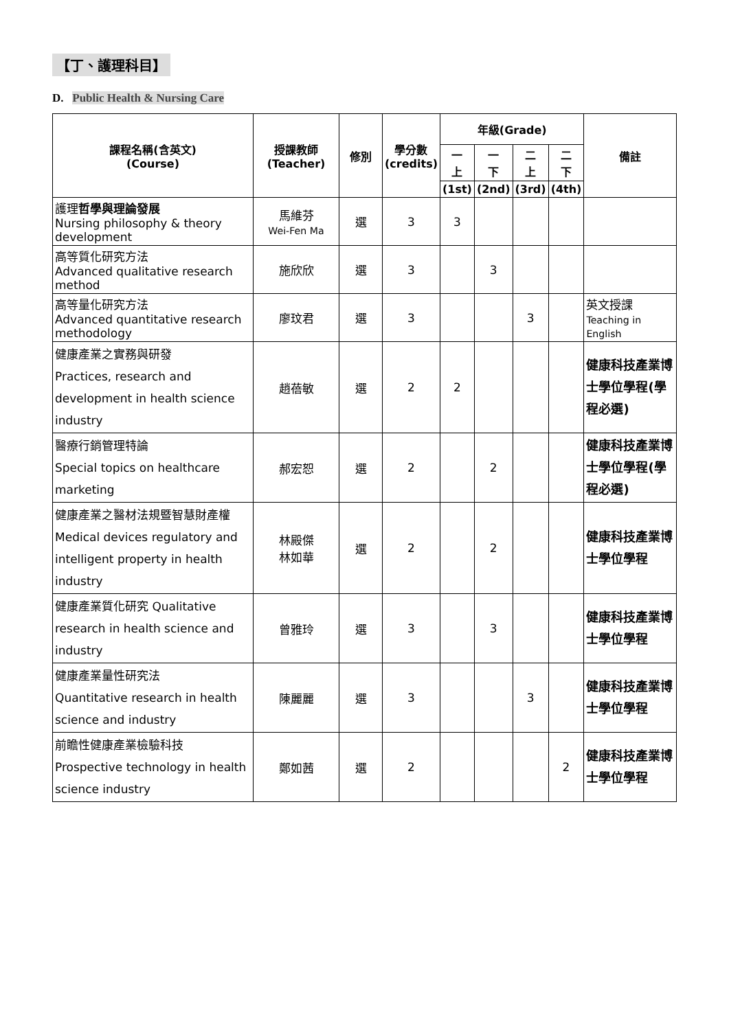【丁、護理科目】
D. Public Health & Nursing Care
| 課程名稱(含英文) (Course) | 授課教師 (Teacher) | 修別 | 學分數 (credits) | 年級(Grade) | | | | 備註 |
| --- | --- | --- | --- | --- | --- | --- | --- | --- |
| | | | | 一 上 | 一 下 | 二 上 | 二 下 | |
| | | | | (1st) | (2nd) | (3rd) | (4th) | |
| 護理 哲學與理論發展 Nursing philosophy & theory development | 馬維芬 Wei-Fen Ma | 選 | 3 | 3 | | | | |
| 高等質化研究方法 Advanced qualitative research method | 施欣欣 | 選 | 3 | | 3 | | | |
| 高等量化研究方法 Advanced quantitative research methodology | 廖玟君 | 選 | 3 | | | 3 | | 英文授課 Teaching in English |
| 健康產業之實務與研發 Practices, research and development in health science industry | 趙蓓敏 | 選 | 2 | 2 | | | | 健康科技產業博士學位學程(學程必選) |
| 醫療行銷管理特論 Special topics on healthcare marketing | 郝宏恕 | 選 | 2 | | 2 | | | 健康科技產業博士學位學程(學程必選) |
| 健康產業之醫材法規暨智慧財產權 Medical devices regulatory and intelligent property in health industry | 林殿傑 林如華 | 選 | 2 | | 2 | | | 健康科技產業博士學位學程 |
| 健康產業質化研究 Qualitative research in health science and industry | 曾雅玲 | 選 | 3 | | 3 | | | 健康科技產業博士學位學程 |
| 健康產業量性研究法 Quantitative research in health science and industry | 陳麗麗 | 選 | 3 | | | 3 | | 健康科技產業博士學位學程 |
| 前瞻性健康產業檢驗科技 Prospective technology in health science industry | 鄭如茜 | 選 | 2 | | | | 2 | 健康科技產業博士學位學程 |